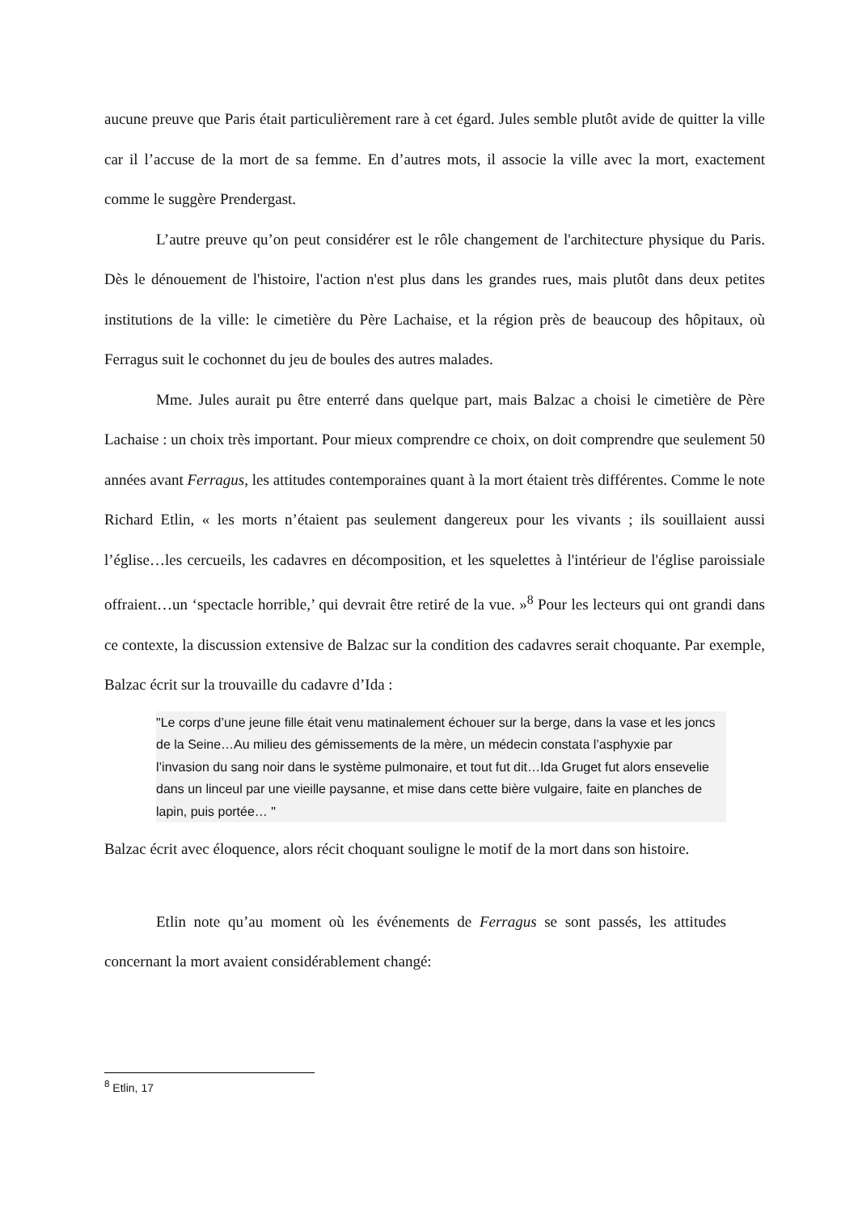aucune preuve que Paris était particulièrement rare à cet égard. Jules semble plutôt avide de quitter la ville car il l’accuse de la mort de sa femme. En d’autres mots, il associe la ville avec la mort, exactement comme le suggère Prendergast.
L’autre preuve qu’on peut considérer est le rôle changement de l'architecture physique du Paris. Dès le dénouement de l'histoire, l'action n'est plus dans les grandes rues, mais plutôt dans deux petites institutions de la ville: le cimetière du Père Lachaise, et la région près de beaucoup des hôpitaux, où Ferragus suit le cochonnet du jeu de boules des autres malades.
Mme. Jules aurait pu être enterré dans quelque part, mais Balzac a choisi le cimetière de Père Lachaise : un choix très important. Pour mieux comprendre ce choix, on doit comprendre que seulement 50 années avant Ferragus, les attitudes contemporaines quant à la mort étaient très différentes. Comme le note Richard Etlin, « les morts n’étaient pas seulement dangereux pour les vivants ; ils souillaient aussi l’église…les cercueils, les cadavres en décomposition, et les squelettes à l'intérieur de l'église paroissiale offraient…un ‘spectacle horrible,’ qui devrait être retiré de la vue. »<sup>8</sup> Pour les lecteurs qui ont grandi dans ce contexte, la discussion extensive de Balzac sur la condition des cadavres serait choquante. Par exemple, Balzac écrit sur la trouvaille du cadavre d’Ida :
"Le corps d’une jeune fille était venu matinalement échouer sur la berge, dans la vase et les joncs de la Seine…Au milieu des gémissements de la mère, un médecin constata l’asphyxie par l’invasion du sang noir dans le système pulmonaire, et tout fut dit…Ida Gruget fut alors ensevelie dans un linceul par une vieille paysanne, et mise dans cette bière vulgaire, faite en planches de lapin, puis portée… "
Balzac écrit avec éloquence, alors récit choquant souligne le motif de la mort dans son histoire.
Etlin note qu’au moment où les événements de Ferragus se sont passés, les attitudes concernant la mort avaient considérablement changé:
<sup>8</sup> Etlin, 17